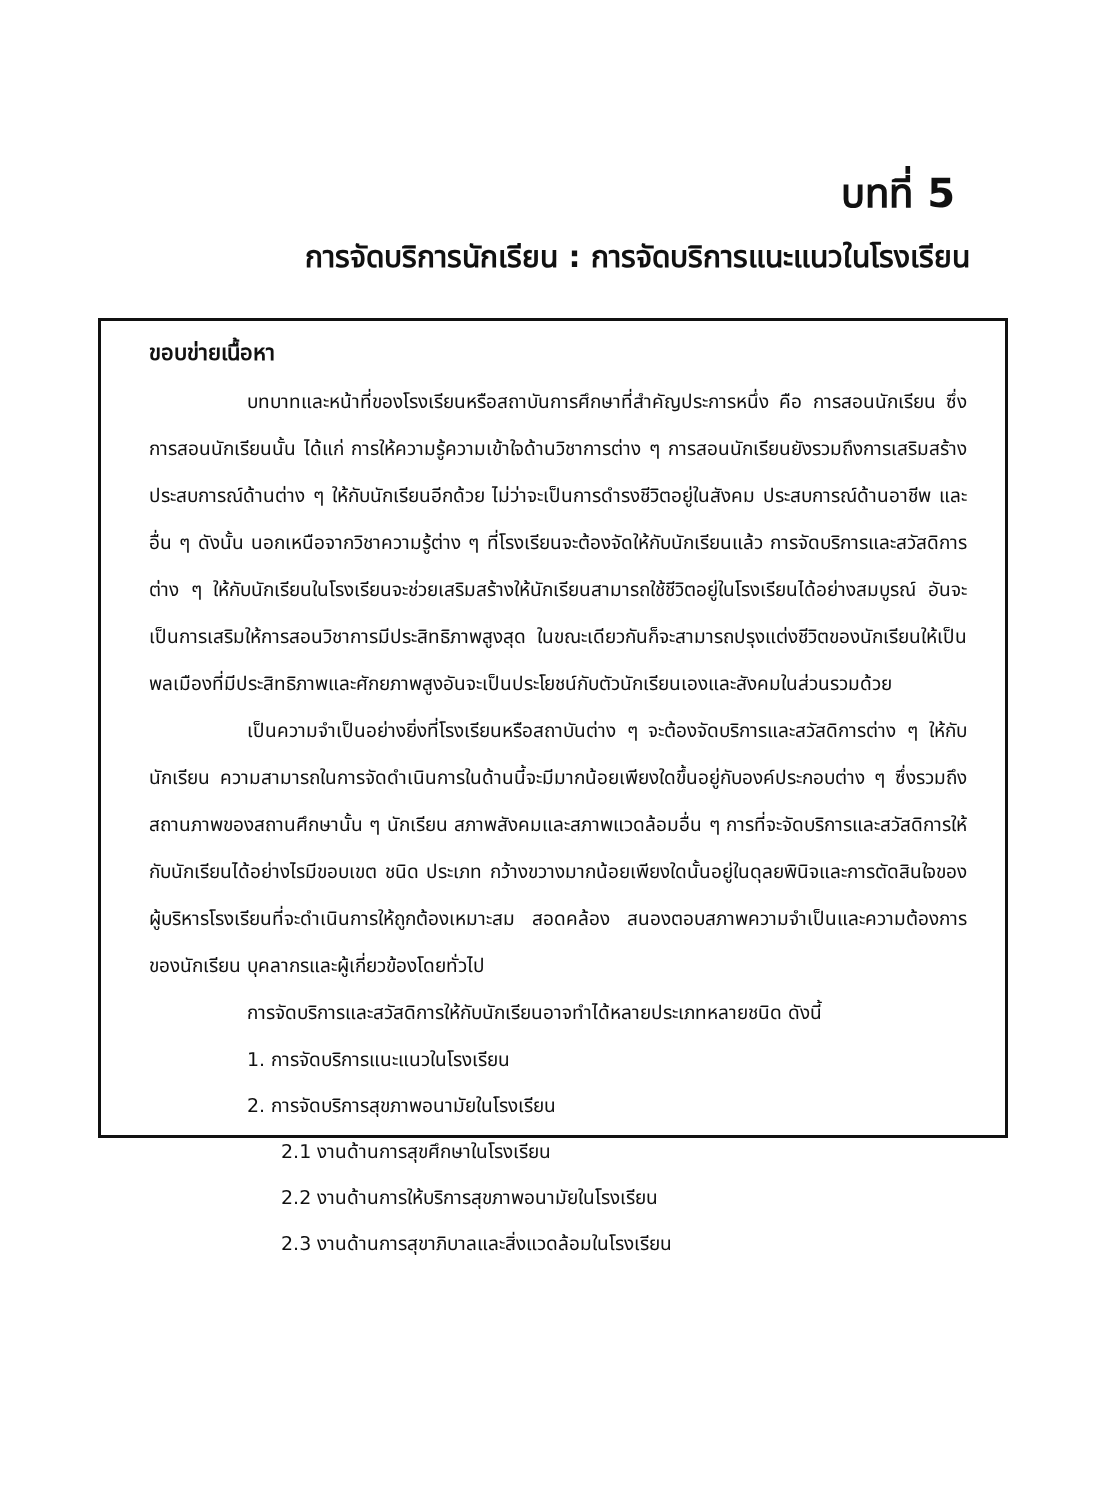บทที่ 5
การจัดบริการนักเรียน : การจัดบริการแนะแนวในโรงเรียน
ขอบข่ายเนื้อหา
บทบาทและหน้าที่ของโรงเรียนหรือสถาบันการศึกษาที่สำคัญประการหนึ่ง คือ การสอนนักเรียน ซึ่งการสอนนักเรียนนั้น ได้แก่ การให้ความรู้ความเข้าใจด้านวิชาการต่าง ๆ การสอนนักเรียนยังรวมถึงการเสริมสร้างประสบการณ์ด้านต่าง ๆ ให้กับนักเรียนอีกด้วย ไม่ว่าจะเป็นการดำรงชีวิตอยู่ในสังคม ประสบการณ์ด้านอาชีพ และอื่น ๆ ดังนั้น นอกเหนือจากวิชาความรู้ต่าง ๆ ที่โรงเรียนจะต้องจัดให้กับนักเรียนแล้ว การจัดบริการและสวัสดิการต่าง ๆ ให้กับนักเรียนในโรงเรียนจะช่วยเสริมสร้างให้นักเรียนสามารถใช้ชีวิตอยู่ในโรงเรียนได้อย่างสมบูรณ์ อันจะเป็นการเสริมให้การสอนวิชาการมีประสิทธิภาพสูงสุด ในขณะเดียวกันก็จะสามารถปรุงแต่งชีวิตของนักเรียนให้เป็นพลเมืองที่มีประสิทธิภาพและศักยภาพสูงอันจะเป็นประโยชน์กับตัวนักเรียนเองและสังคมในส่วนรวมด้วย
เป็นความจำเป็นอย่างยิ่งที่โรงเรียนหรือสถาบันต่าง ๆ จะต้องจัดบริการและสวัสดิการต่าง ๆ ให้กับนักเรียน ความสามารถในการจัดดำเนินการในด้านนี้จะมีมากน้อยเพียงใดขึ้นอยู่กับองค์ประกอบต่าง ๆ ซึ่งรวมถึงสถานภาพของสถานศึกษานั้น ๆ นักเรียน สภาพสังคมและสภาพแวดล้อมอื่น ๆ การที่จะจัดบริการและสวัสดิการให้กับนักเรียนได้อย่างไรมีขอบเขต ชนิด ประเภท กว้างขวางมากน้อยเพียงใดนั้นอยู่ในดุลยพินิจและการตัดสินใจของผู้บริหารโรงเรียนที่จะดำเนินการให้ถูกต้องเหมาะสม สอดคล้อง สนองตอบสภาพความจำเป็นและความต้องการของนักเรียน บุคลากรและผู้เกี่ยวข้องโดยทั่วไป
การจัดบริการและสวัสดิการให้กับนักเรียนอาจทำได้หลายประเภทหลายชนิด ดังนี้
1. การจัดบริการแนะแนวในโรงเรียน
2. การจัดบริการสุขภาพอนามัยในโรงเรียน
2.1 งานด้านการสุขศึกษาในโรงเรียน
2.2 งานด้านการให้บริการสุขภาพอนามัยในโรงเรียน
2.3 งานด้านการสุขาภิบาลและสิ่งแวดล้อมในโรงเรียน